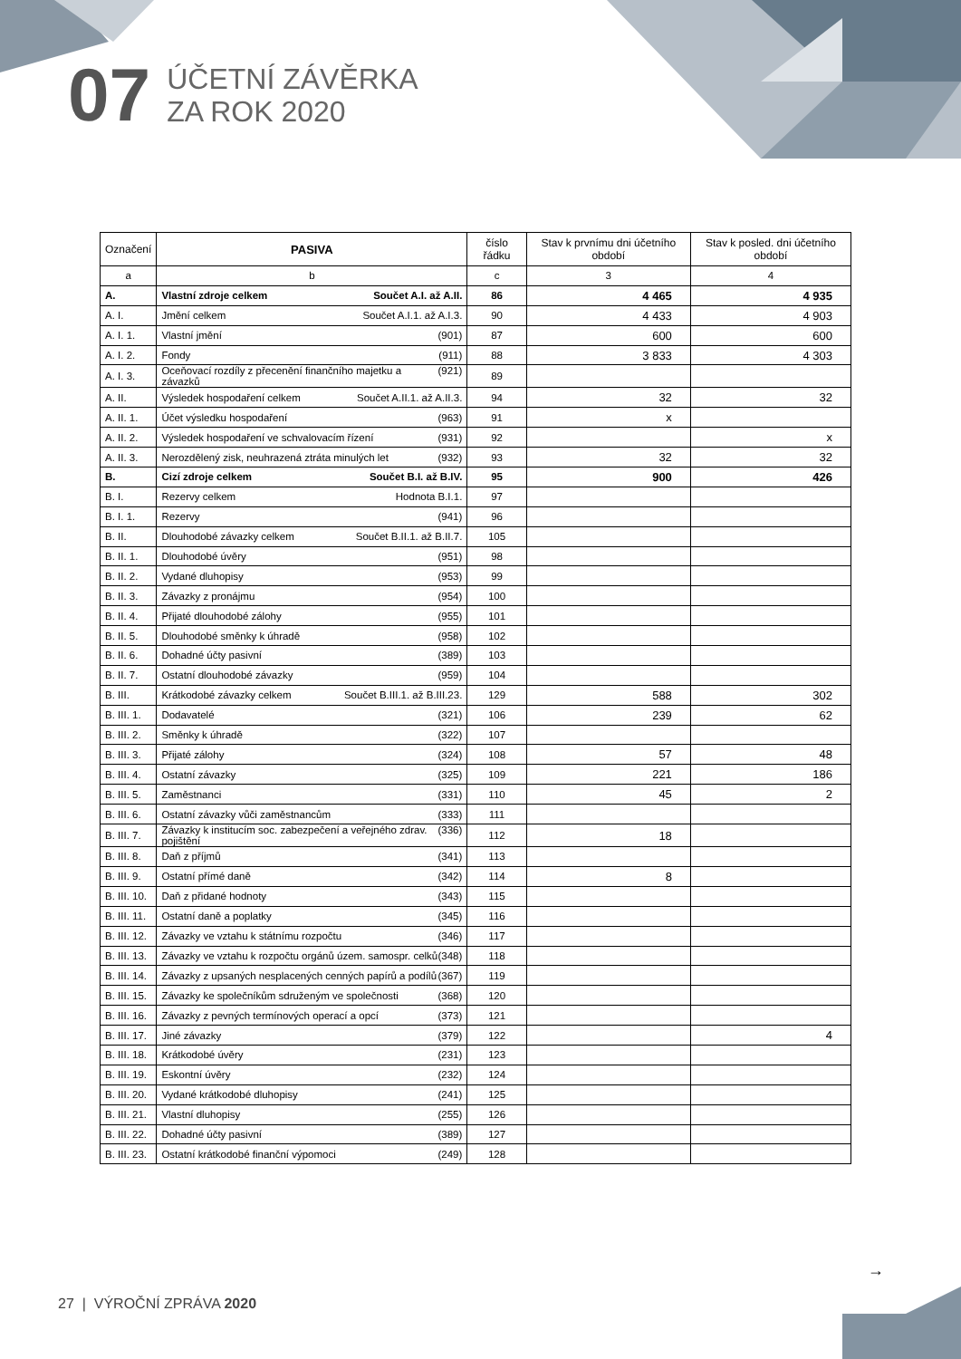07
ÚČETNÍ ZÁVĚRKA
ZA ROK 2020
| Označení | PASIVA | číslo řádku | Stav k prvnímu dni účetního období | Stav k posled. dni účetního období |
| --- | --- | --- | --- | --- |
| a | b | c | 3 | 4 |
| A. | Vlastní zdroje celkem Součet A.I. až A.II. | 86 | 4 465 | 4 935 |
| A. I. | Jmění celkem Součet A.I.1. až A.I.3. | 90 | 4 433 | 4 903 |
| A. I. 1. | Vlastní jmění (901) | 87 | 600 | 600 |
| A. I. 2. | Fondy (911) | 88 | 3 833 | 4 303 |
| A. I. 3. | Oceňovací rozdíly z přecenění finančního majetku a závazků (921) | 89 | | |
| A. II. | Výsledek hospodaření celkem Součet A.II.1. až A.II.3. | 94 | 32 | 32 |
| A. II. 1. | Účet výsledku hospodaření (963) | 91 | x | |
| A. II. 2. | Výsledek hospodaření ve schvalovacím řízení (931) | 92 | | x |
| A. II. 3. | Nerozdělený zisk, neuhrazená ztráta minulých let (932) | 93 | 32 | 32 |
| B. | Cizí zdroje celkem Součet B.I. až B.IV. | 95 | 900 | 426 |
| B. I. | Rezervy celkem Hodnota B.I.1. | 97 | | |
| B. I. 1. | Rezervy (941) | 96 | | |
| B. II. | Dlouhodobé závazky celkem Součet B.II.1. až B.II.7. | 105 | | |
| B. II. 1. | Dlouhodobé úvěry (951) | 98 | | |
| B. II. 2. | Vydané dluhopisy (953) | 99 | | |
| B. II. 3. | Závazky z pronájmu (954) | 100 | | |
| B. II. 4. | Přijaté dlouhodobé zálohy (955) | 101 | | |
| B. II. 5. | Dlouhodobé směnky k úhradě (958) | 102 | | |
| B. II. 6. | Dohadné účty pasivní (389) | 103 | | |
| B. II. 7. | Ostatní dlouhodobé závazky (959) | 104 | | |
| B. III. | Krátkodobé závazky celkem Součet B.III.1. až B.III.23. | 129 | 588 | 302 |
| B. III. 1. | Dodavatelé (321) | 106 | 239 | 62 |
| B. III. 2. | Směnky k úhradě (322) | 107 | | |
| B. III. 3. | Přijaté zálohy (324) | 108 | 57 | 48 |
| B. III. 4. | Ostatní závazky (325) | 109 | 221 | 186 |
| B. III. 5. | Zaměstnanci (331) | 110 | 45 | 2 |
| B. III. 6. | Ostatní závazky vůči zaměstnancům (333) | 111 | | |
| B. III. 7. | Závazky k institucím soc. zabezpečení a veřejného zdrav. pojištění (336) | 112 | 18 | |
| B. III. 8. | Daň z příjmů (341) | 113 | | |
| B. III. 9. | Ostatní přímé daně (342) | 114 | 8 | |
| B. III. 10. | Daň z přidané hodnoty (343) | 115 | | |
| B. III. 11. | Ostatní daně a poplatky (345) | 116 | | |
| B. III. 12. | Závazky ve vztahu k státnímu rozpočtu (346) | 117 | | |
| B. III. 13. | Závazky ve vztahu k rozpočtu orgánů územ. samospr. celků (348) | 118 | | |
| B. III. 14. | Závazky z upsaných nesplacených cenných papírů a podílů (367) | 119 | | |
| B. III. 15. | Závazky ke společníkům sdruženým ve společnosti (368) | 120 | | |
| B. III. 16. | Závazky z pevných termínových operací a opcí (373) | 121 | | |
| B. III. 17. | Jiné závazky (379) | 122 | | 4 |
| B. III. 18. | Krátkodobé úvěry (231) | 123 | | |
| B. III. 19. | Eskontní úvěry (232) | 124 | | |
| B. III. 20. | Vydané krátkodobé dluhopisy (241) | 125 | | |
| B. III. 21. | Vlastní dluhopisy (255) | 126 | | |
| B. III. 22. | Dohadné účty pasivní (389) | 127 | | |
| B. III. 23. | Ostatní krátkodobé finanční výpomoci (249) | 128 | | |
→
27 | VÝROČNÍ ZPRÁVA 2020